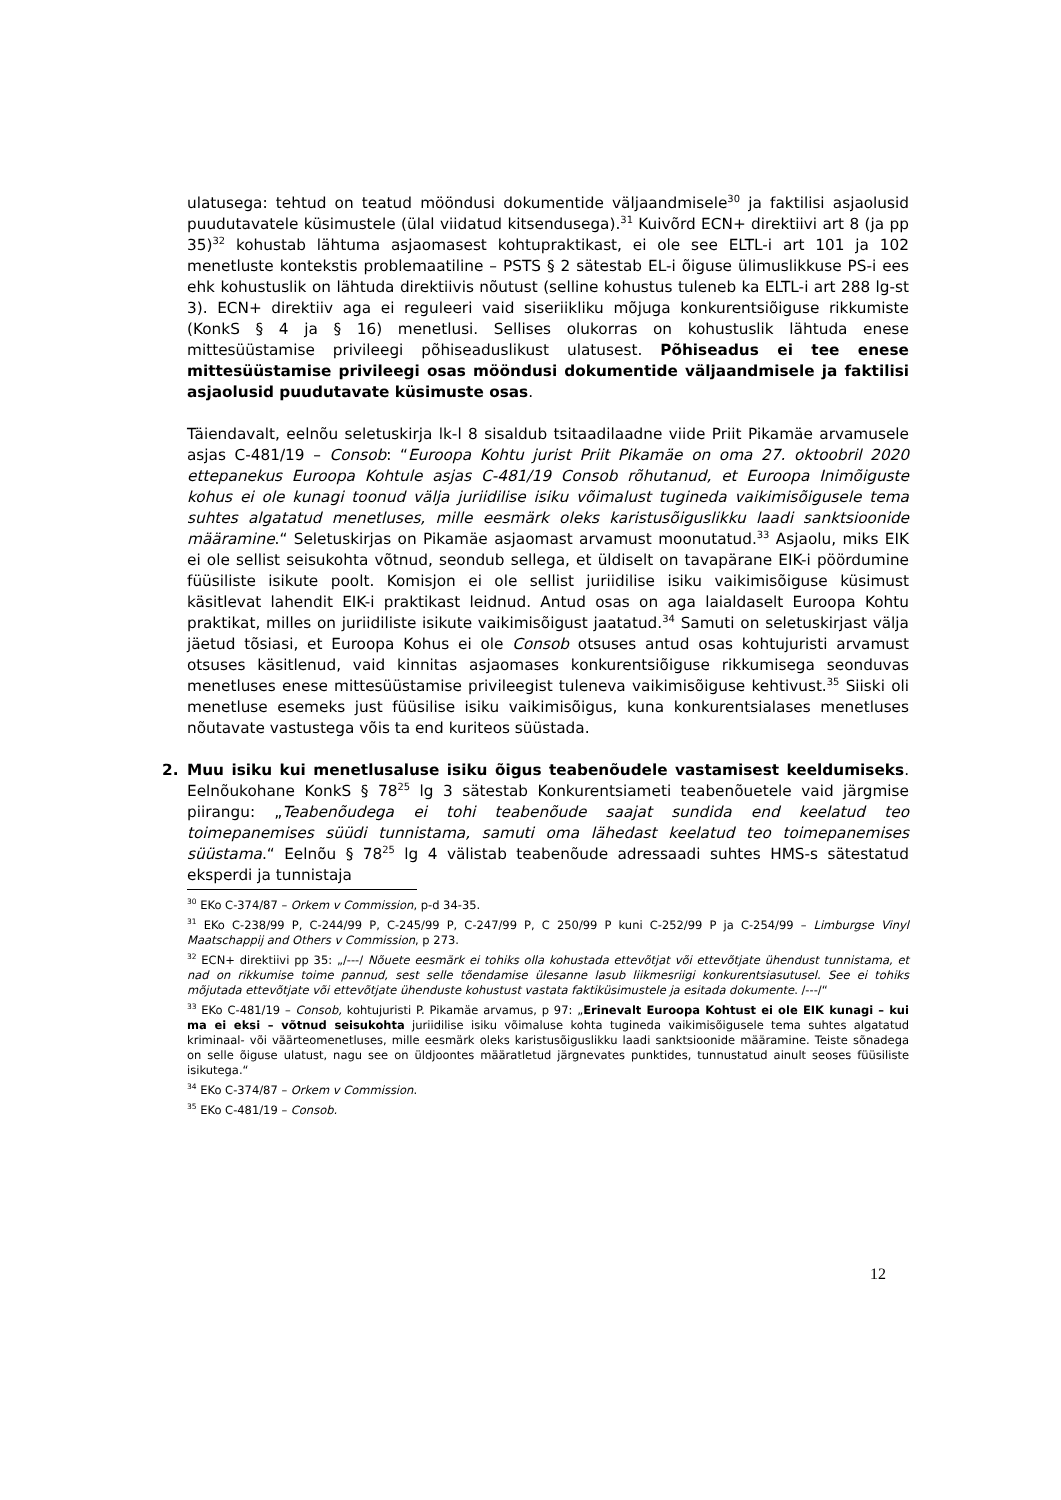ulatusega: tehtud on teatud mööndusi dokumentide väljaandmisele<sup>30</sup> ja faktilisi asjaolusid puudutavatele küsimustele (ülal viidatud kitsendusega).<sup>31</sup> Kuivõrd ECN+ direktiivi art 8 (ja pp 35)<sup>32</sup> kohustab lähtuma asjaomasest kohtupraktikast, ei ole see ELTL-i art 101 ja 102 menetluste kontekstis problemaatiline – PSTS § 2 sätestab EL-i õiguse ülimuslikkuse PS-i ees ehk kohustuslik on lähtuda direktiivis nõutust (selline kohustus tuleneb ka ELTL-i art 288 lg-st 3). ECN+ direktiiv aga ei reguleeri vaid siseriikliku mõjuga konkurentsiõiguse rikkumiste (KonkS § 4 ja § 16) menetlusi. Sellises olukorras on kohustuslik lähtuda enese mittesüüstamise privileegi põhiseaduslikust ulatusest. Põhiseadus ei tee enese mittesüüstamise privileegi osas mööndusi dokumentide väljaandmisele ja faktilisi asjaolusid puudutavate küsimuste osas.
Täiendavalt, eelnõu seletuskirja lk-l 8 sisaldub tsitaadilaadne viide Priit Pikamäe arvamusele asjas C-481/19 – Consob: “Euroopa Kohtu jurist Priit Pikamäe on oma 27. oktoobril 2020 ettepanekus Euroopa Kohtule asjas C-481/19 Consob rõhutanud, et Euroopa Inimõiguste kohus ei ole kunagi toonud välja juriidilise isiku võimalust tugineda vaikimisõigusele tema suhtes algatatud menetluses, mille eesmärk oleks karistusõiguslikku laadi sanktsioonide määramine.“ Seletuskirjas on Pikamäe asjaomast arvamust moonutatud.<sup>33</sup> Asjaolu, miks EIK ei ole sellist seisukohta võtnud, seondub sellega, et üldiselt on tavapärane EIK-i pöördumine füüsiliste isikute poolt. Komisjon ei ole sellist juriidilise isiku vaikimisõiguse küsimust käsitlevat lahendit EIK-i praktikast leidnud. Antud osas on aga laialdaselt Euroopa Kohtu praktikat, milles on juriidiliste isikute vaikimisõigust jaatatud.<sup>34</sup> Samuti on seletuskirjast välja jäetud tõsiasi, et Euroopa Kohus ei ole Consob otsuses antud osas kohtujuristi arvamust otsuses käsitlenud, vaid kinnitas asjaomases konkurentsiõiguse rikkumisega seonduvas menetluses enese mittesüüstamise privileegist tuleneva vaikimisõiguse kehtivust.<sup>35</sup> Siiski oli menetluse esemeks just füüsilise isiku vaikimisõigus, kuna konkurentsialases menetluses nõutavate vastustega võis ta end kuriteos süüstada.
2. Muu isiku kui menetlusaluse isiku õigus teabenõudele vastamisest keeldumiseks. Eelnõukohane KonkS § 78<sup>25</sup> lg 3 sätestab Konkurentsiameti teabenõuetele vaid järgmise piirangu: „Teabenõudega ei tohi teabenõude saajat sundida end keelatud teo toimepanemises süüdi tunnistama, samuti oma lähedast keelatud teo toimepanemises süüstama.“ Eelnõu § 78<sup>25</sup> lg 4 välistab teabenõude adressaadi suhtes HMS-s sätestatud eksperdi ja tunnistaja
<sup>30</sup> EKo C-374/87 – Orkem v Commission, p-d 34-35.
<sup>31</sup> EKo C-238/99 P, C-244/99 P, C-245/99 P, C-247/99 P, C 250/99 P kuni C-252/99 P ja C-254/99 – Limburgse Vinyl Maatschappij and Others v Commission, p 273.
<sup>32</sup> ECN+ direktiivi pp 35: „/---/ Nõuete eesmärk ei tohiks olla kohustada ettevõtjat või ettevõtjate ühendust tunnistama, et nad on rikkumise toime pannud, sest selle tõendamise ülesanne lasub liikmesriigi konkurentsiasutusel. See ei tohiks mõjutada ettevõtjate või ettevõtjate ühenduste kohustust vastata faktiküsimustele ja esitada dokumente. /---/“
<sup>33</sup> EKo C-481/19 – Consob, kohtujuristi P. Pikamäe arvamus, p 97: „Erinevalt Euroopa Kohtust ei ole EIK kunagi – kui ma ei eksi – võtnud seisukohta juriidilise isiku võimaluse kohta tugineda vaikimisõigusele tema suhtes algatatud kriminaal- või väärteomenetluses, mille eesmärk oleks karistusõiguslikku laadi sanktsioonide määramine. Teiste sõnadega on selle õiguse ulatust, nagu see on üldjoontes määratletud järgnevates punktides, tunnustatud ainult seoses füüsiliste isikutega.“
<sup>34</sup> EKo C-374/87 – Orkem v Commission.
<sup>35</sup> EKo C-481/19 – Consob.
12